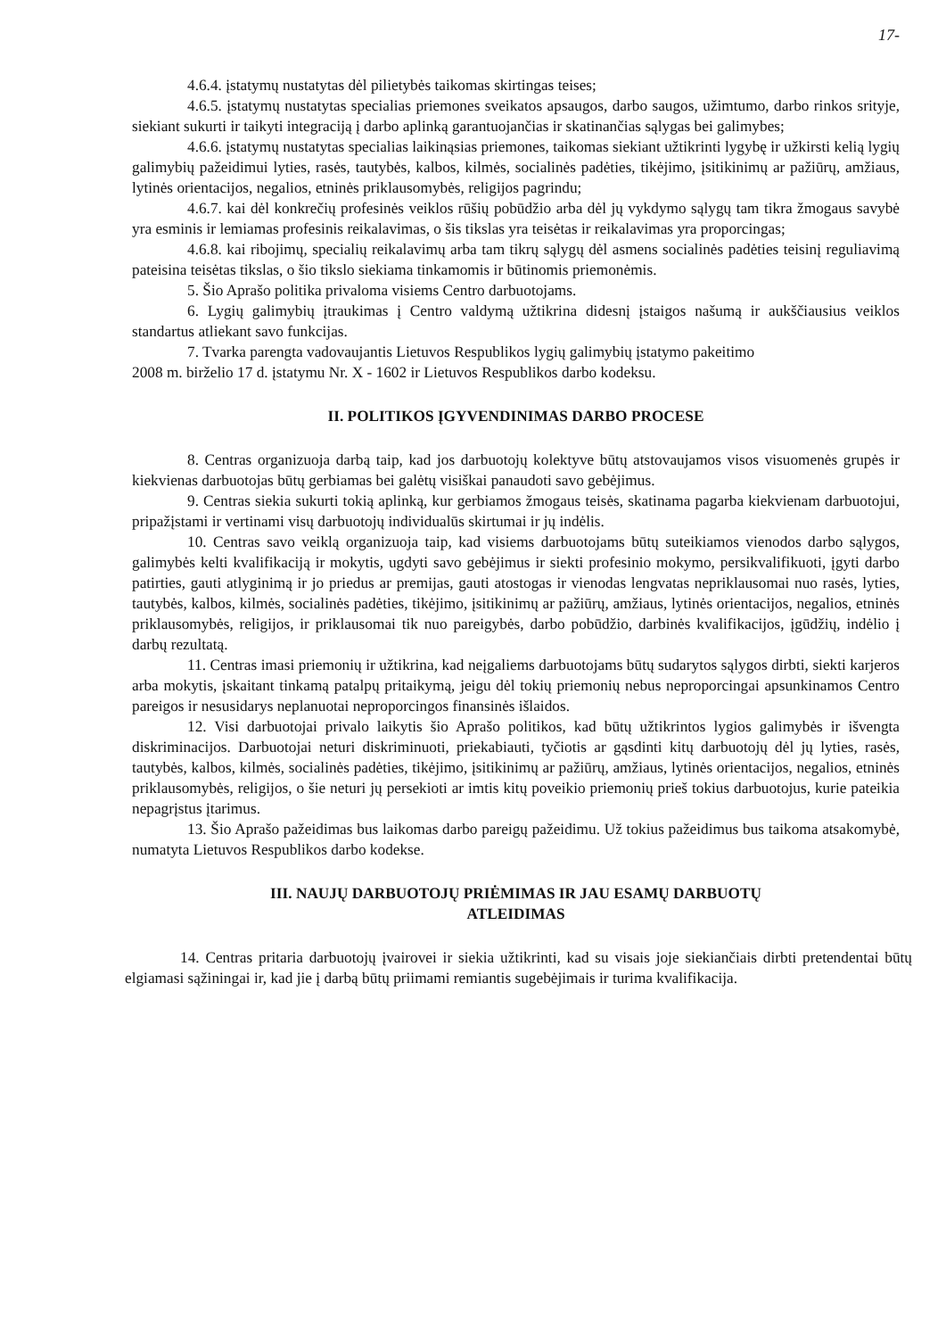17-
4.6.4. įstatymų nustatytas dėl pilietybės taikomas skirtingas teises;
4.6.5. įstatymų nustatytas specialias priemones sveikatos apsaugos, darbo saugos, užimtumo, darbo rinkos srityje, siekiant sukurti ir taikyti integraciją į darbo aplinką garantuojančias ir skatinančias sąlygas bei galimybes;
4.6.6. įstatymų nustatytas specialias laikinąsias priemones, taikomas siekiant užtikrinti lygybę ir užkirsti kelią lygių galimybių pažeidimui lyties, rasės, tautybės, kalbos, kilmės, socialinės padėties, tikėjimo, įsitikinimų ar pažiūrų, amžiaus, lytinės orientacijos, negalios, etninės priklausomybės, religijos pagrindu;
4.6.7. kai dėl konkrečių profesinės veiklos rūšių pobūdžio arba dėl jų vykdymo sąlygų tam tikra žmogaus savybė yra esminis ir lemiamas profesinis reikalavimas, o šis tikslas yra teisėtas ir reikalavimas yra proporcingas;
4.6.8. kai ribojimų, specialių reikalavimų arba tam tikrų sąlygų dėl asmens socialinės padėties teisinį reguliavimą pateisina teisėtas tikslas, o šio tikslo siekiama tinkamomis ir būtinomis priemonėmis.
5. Šio Aprašo politika privaloma visiems Centro darbuotojams.
6. Lygių galimybių įtraukimas į Centro valdymą užtikrina didesnį įstaigos našumą ir aukščiausius veiklos standartus atliekant savo funkcijas.
7. Tvarka parengta vadovaujantis Lietuvos Respublikos lygių galimybių įstatymo pakeitimo
2008 m. birželio 17 d. įstatymu Nr. X - 1602 ir Lietuvos Respublikos darbo kodeksu.
II. POLITIKOS ĮGYVENDINIMAS DARBO PROCESE
8. Centras organizuoja darbą taip, kad jos darbuotojų kolektyve būtų atstovaujamos visos visuomenės grupės ir kiekvienas darbuotojas būtų gerbiamas bei galėtų visiškai panaudoti savo gebėjimus.
9. Centras siekia sukurti tokią aplinką, kur gerbiamos žmogaus teisės, skatinama pagarba kiekvienam darbuotojui, pripažįstami ir vertinami visų darbuotojų individualūs skirtumai ir jų indėlis.
10. Centras savo veiklą organizuoja taip, kad visiems darbuotojams būtų suteikiamos vienodos darbo sąlygos, galimybės kelti kvalifikaciją ir mokytis, ugdyti savo gebėjimus ir siekti profesinio mokymo, persikvalifikuoti, įgyti darbo patirties, gauti atlyginimą ir jo priedus ar premijas, gauti atostogas ir vienodas lengvatas nepriklausomai nuo rasės, lyties, tautybės, kalbos, kilmės, socialinės padėties, tikėjimo, įsitikinimų ar pažiūrų, amžiaus, lytinės orientacijos, negalios, etninės priklausomybės, religijos, ir priklausomai tik nuo pareigybės, darbo pobūdžio, darbinės kvalifikacijos, įgūdžių, indėlio į darbų rezultatą.
11. Centras imasi priemonių ir užtikrina, kad neįgaliems darbuotojams būtų sudarytos sąlygos dirbti, siekti karjeros arba mokytis, įskaitant tinkamą patalpų pritaikymą, jeigu dėl tokių priemonių nebus neproporcingai apsunkinamos Centro pareigos ir nesusidarys neplanuotai neproporcingos finansinės išlaidos.
12. Visi darbuotojai privalo laikytis šio Aprašo politikos, kad būtų užtikrintos lygios galimybės ir išvengta diskriminacijos. Darbuotojai neturi diskriminuoti, priekabiauti, tyčiotis ar gąsdinti kitų darbuotojų dėl jų lyties, rasės, tautybės, kalbos, kilmės, socialinės padėties, tikėjimo, įsitikinimų ar pažiūrų, amžiaus, lytinės orientacijos, negalios, etninės priklausomybės, religijos, o šie neturi jų persekioti ar imtis kitų poveikio priemonių prieš tokius darbuotojus, kurie pateikia nepagrįstus įtarimus.
13. Šio Aprašo pažeidimas bus laikomas darbo pareigų pažeidimu. Už tokius pažeidimus bus taikoma atsakomybė, numatyta Lietuvos Respublikos darbo kodekse.
III. NAUJŲ DARBUOTOJŲ PRIĖMIMAS IR JAU ESAMŲ DARBUOTŲ
ATLEIDIMAS
14. Centras pritaria darbuotojų įvairovei ir siekia užtikrinti, kad su visais joje siekiančiais dirbti pretendentai būtų elgiamasi sąžiningai ir, kad jie į darbą būtų priimami remiantis sugebėjimais ir turima kvalifikacija.